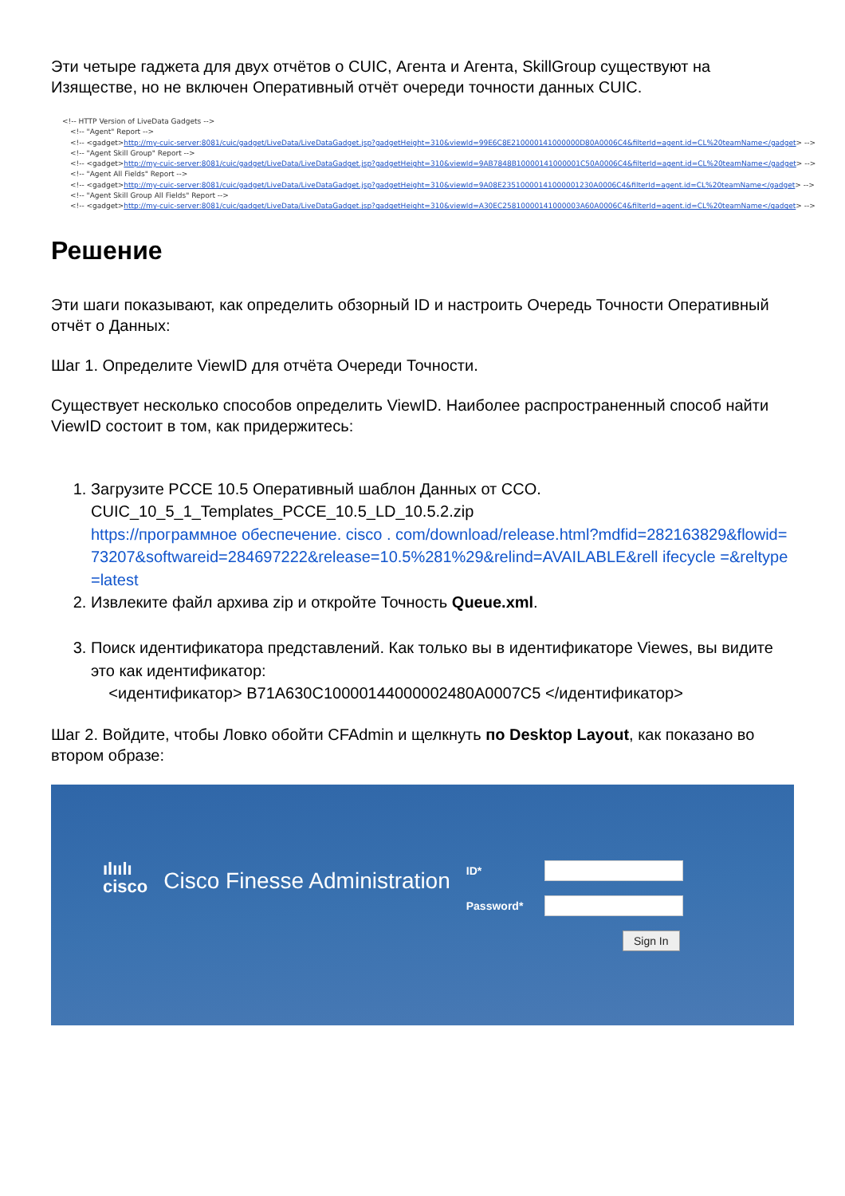Эти четыре гаджета для двух отчётов о CUIC, Агента и Агента, SkillGroup существуют на Изяществе, но не включен Оперативный отчёт очереди точности данных CUIC.
<!-- HTTP Version of LiveData Gadgets -->
<!-- "Agent" Report -->
<!-- <gadget>http://my-cuic-server:8081/cuic/gadget/LiveData/LiveDataGadget.jsp?gadgetHeight=310&viewId=99E6C8E210000141000000D80A0006C4&filterId=agent.id=CL%20teamName</gadget> -->
<!-- "Agent Skill Group" Report -->
<!-- <gadget>http://my-cuic-server:8081/cuic/gadget/LiveData/LiveDataGadget.jsp?gadgetHeight=310&viewId=9AB7848B10000141000001C50A0006C4&filterId=agent.id=CL%20teamName</gadget> -->
<!-- "Agent All Fields" Report -->
<!-- <gadget>http://my-cuic-server:8081/cuic/gadget/LiveData/LiveDataGadget.jsp?gadgetHeight=310&viewId=9A08E23510000141000001230A0006C4&filterId=agent.id=CL%20teamName</gadget> -->
<!-- "Agent Skill Group All Fields" Report -->
<!-- <gadget>http://my-cuic-server:8081/cuic/gadget/LiveData/LiveDataGadget.jsp?gadgetHeight=310&viewId=A30EC25810000141000003A60A0006C4&filterId=agent.id=CL%20teamName</gadget> -->
Решение
Эти шаги показывают, как определить обзорный ID и настроить Очередь Точности Оперативный отчёт о Данных:
Шаг 1. Определите ViewID для отчёта Очереди Точности.
Существует несколько способов определить ViewID. Наиболее распространенный способ найти ViewID состоит в том, как придержитесь:
1. Загрузите PCCE 10.5 Оперативный шаблон Данных от CCO.
CUIC_10_5_1_Templates_PCCE_10.5_LD_10.5.2.zip
https://программное обеспечение. cisco . com/download/release.html?mdfid=282163829&flowid=73207&softwareid=284697222&release=10.5%281%29&relind=AVAILABLE&rell ifecycle =&reltype=latest
2. Извлеките файл архива zip и откройте Точность Queue.xml.
3. Поиск идентификатора представлений. Как только вы в идентификаторе Viewes, вы видите это как идентификатор:
<идентификатор> B71A630C10000144000002480A0007C5 </идентификатор>
Шаг 2. Войдите, чтобы Ловко обойти CFAdmin и щелкнуть по Desktop Layout, как показано во втором образе:
ılıılı
cisco
Cisco Finesse Administration
ID*
Password*
Sign In